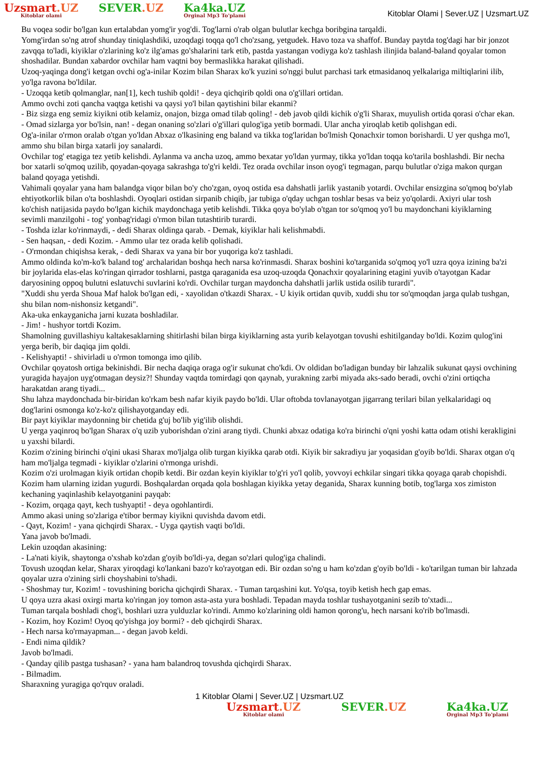Uzsmart.UZ
Kitoblar olami
SEVER.UZ Ka4ka.UZ
Orginal Mp3 To'plami
Kitoblar Olami | Sever.UZ | Uzsmart.UZ
Bu voqea sodir bo'lgan kun ertalabdan yomg'ir yog'di. Tog'larni o'rab olgan bulutlar kechga boribgina tarqaldi.
Yomg'irdan so'ng atrof shunday tiniqlashdiki, uzoqdagi toqqa qo'l cho'zsang, yetgudek. Havo toza va shaffof. Bunday paytda tog'dagi har bir jonzot zavqqa to'ladi, kiyiklar o'zlarining ko'z ilg'amas go'shalarini tark etib, pastda yastangan vodiyga ko'z tashlash ilinjida baland-baland qoyalar tomon shoshadilar. Bundan xabardor ovchilar ham vaqtni boy bermaslikka harakat qilishadi.
Uzoq-yaqinga dong'i ketgan ovchi og'a-inilar Kozim bilan Sharax ko'k yuzini so'nggi bulut parchasi tark etmasidanoq yelkalariga miltiqlarini ilib, yo'lga ravona bo'ldilar.
- Uzoqqa ketib qolmanglar, nan[1], kech tushib qoldi! - deya qichqirib qoldi ona o'g'illari ortidan.
Ammo ovchi zoti qancha vaqtga ketishi va qaysi yo'l bilan qaytishini bilar ekanmi?
- Biz sizga eng semiz kiyikni otib kelamiz, onajon, bizga omad tilab qoling! - deb javob qildi kichik o'g'li Sharax, muyulish ortida qorasi o'char ekan.
- Omad sizlarga yor bo'lsin, nan! - degan onaning so'zlari o'g'illari qulog'iga yetib bormadi. Ular ancha yiroqlab ketib qolishgan edi.
Og'a-inilar o'rmon oralab o'tgan yo'ldan Abxaz o'lkasining eng baland va tikka tog'laridan bo'lmish Qonachxir tomon borishardi. U yer qushga mo'l, ammo shu bilan birga xatarli joy sanalardi.
Ovchilar tog' etagiga tez yetib kelishdi. Aylanma va ancha uzoq, ammo bexatar yo'ldan yurmay, tikka yo'ldan toqqa ko'tarila boshlashdi. Bir necha bor xatarli so'qmoq uzilib, qoyadan-qoyaga sakrashga to'g'ri keldi. Tez orada ovchilar inson oyog'i tegmagan, parqu bulutlar o'ziga makon qurgan baland qoyaga yetishdi.
Vahimali qoyalar yana ham balandga viqor bilan bo'y cho'zgan, oyoq ostida esa dahshatli jarlik yastanib yotardi. Ovchilar ensizgina so'qmoq bo'ylab ehtiyotkorlik bilan o'ta boshlashdi. Oyoqlari ostidan sirpanib chiqib, jar tubiga o'qday uchgan toshlar besas va beiz yo'qolardi. Axiyri ular tosh ko'chish natijasida paydo bo'lgan kichik maydonchaga yetib kelishdi. Tikka qoya bo'ylab o'tgan tor so'qmoq yo'l bu maydonchani kiyiklarning sevimli manzilgohi - tog' yonbag'ridagi o'rmon bilan tutashtirib turardi.
- Toshda izlar ko'rinmaydi, - dedi Sharax oldinga qarab. - Demak, kiyiklar hali kelishmabdi.
- Sen haqsan, - dedi Kozim. - Ammo ular tez orada kelib qolishadi.
- O'rmondan chiqishsa kerak, - dedi Sharax va yana bir bor yuqoriga ko'z tashladi.
Ammo oldinda ko'm-ko'k baland tog' archalaridan boshqa hech narsa ko'rinmasdi. Sharax boshini ko'targanida so'qmoq yo'l uzra qoya izining ba'zi bir joylarida elas-elas ko'ringan qirrador toshlarni, pastga qaraganida esa uzoq-uzoqda Qonachxir qoyalarining etagini yuvib o'tayotgan Kadar daryosining oppoq bulutni eslatuvchi suvlarini ko'rdi. Ovchilar turgan maydoncha dahshatli jarlik ustida osilib turardi".
"Xuddi shu yerda Shoua Maf halok bo'lgan edi, - xayolidan o'tkazdi Sharax. - U kiyik ortidan quvib, xuddi shu tor so'qmoqdan jarga qulab tushgan, shu bilan nom-nishonsiz ketgandi".
Aka-uka enkayganicha jarni kuzata boshladilar.
- Jim! - hushyor tortdi Kozim.
Shamolning guvillashiyu kaltakesaklarning shitirlashi bilan birga kiyiklarning asta yurib kelayotgan tovushi eshitilganday bo'ldi. Kozim qulog'ini yerga berib, bir daqiqa jim qoldi.
- Kelishyapti! - shivirladi u o'rmon tomonga imo qilib.
Ovchilar qoyatosh ortiga bekinishdi. Bir necha daqiqa oraga og'ir sukunat cho'kdi. Ov oldidan bo'ladigan bunday bir lahzalik sukunat qaysi ovchining yuragida hayajon uyg'otmagan deysiz?! Shunday vaqtda tomirdagi qon qaynab, yurakning zarbi miyada aks-sado beradi, ovchi o'zini ortiqcha harakatdan arang tiyadi...
Shu lahza maydonchada bir-biridan ko'rkam besh nafar kiyik paydo bo'ldi. Ular oftobda tovlanayotgan jigarrang terilari bilan yelkalaridagi oq dog'larini osmonga ko'z-ko'z qilishayotganday edi.
Bir payt kiyiklar maydonning bir chetida g'uj bo'lib yig'ilib olishdi.
U yerga yaqinroq bo'lgan Sharax o'q uzib yuborishdan o'zini arang tiydi. Chunki abxaz odatiga ko'ra birinchi o'qni yoshi katta odam otishi kerakligini u yaxshi bilardi.
Kozim o'zining birinchi o'qini ukasi Sharax mo'ljalga olib turgan kiyikka qarab otdi. Kiyik bir sakradiyu jar yoqasidan g'oyib bo'ldi. Sharax otgan o'q ham mo'ljalga tegmadi - kiyiklar o'zlarini o'rmonga urishdi.
Kozim o'zi urolmagan kiyik ortidan chopib ketdi. Bir ozdan keyin kiyiklar to'g'ri yo'l qolib, yovvoyi echkilar singari tikka qoyaga qarab chopishdi. Kozim ham ularning izidan yugurdi. Boshqalardan orqada qola boshlagan kiyikka yetay deganida, Sharax kunning botib, tog'larga xos zimiston kechaning yaqinlashib kelayotganini payqab:
- Kozim, orqaga qayt, kech tushyapti! - deya ogohlantirdi.
Ammo akasi uning so'zlariga e'tibor bermay kiyikni quvishda davom etdi.
- Qayt, Kozim! - yana qichqirdi Sharax. - Uyga qaytish vaqti bo'ldi.
Yana javob bo'lmadi.
Lekin uzoqdan akasining:
- La'nati kiyik, shaytonga o'xshab ko'zdan g'oyib bo'ldi-ya, degan so'zlari qulog'iga chalindi.
Tovush uzoqdan kelar, Sharax yiroqdagi ko'lankani bazo'r ko'rayotgan edi. Bir ozdan so'ng u ham ko'zdan g'oyib bo'ldi - ko'tarilgan tuman bir lahzada qoyalar uzra o'zining sirli choyshabini to'shadi.
- Shoshmay tur, Kozim! - tovushining boricha qichqirdi Sharax. - Tuman tarqashini kut. Yo'qsa, toyib ketish hech gap emas.
U qoya uzra akasi oxirgi marta ko'ringan joy tomon asta-asta yura boshladi. Tepadan mayda toshlar tushayotganini sezib to'xtadi...
Tuman tarqala boshladi chog'i, boshlari uzra yulduzlar ko'rindi. Ammo ko'zlarining oldi hamon qorong'u, hech narsani ko'rib bo'lmasdi.
- Kozim, hoy Kozim! Oyoq qo'yishga joy bormi? - deb qichqirdi Sharax.
- Hech narsa ko'rmayapman... - degan javob keldi.
- Endi nima qildik?
Javob bo'lmadi.
- Qanday qilib pastga tushasan? - yana ham balandroq tovushda qichqirdi Sharax.
- Bilmadim.
Sharaxning yuragiga qo'rquv oraladi.
1 Kitoblar Olami | Sever.UZ | Uzsmart.UZ
Uzsmart.UZ
Kitoblar olami
SEVER.UZ Ka4ka.UZ
Orginal Mp3 To'plami